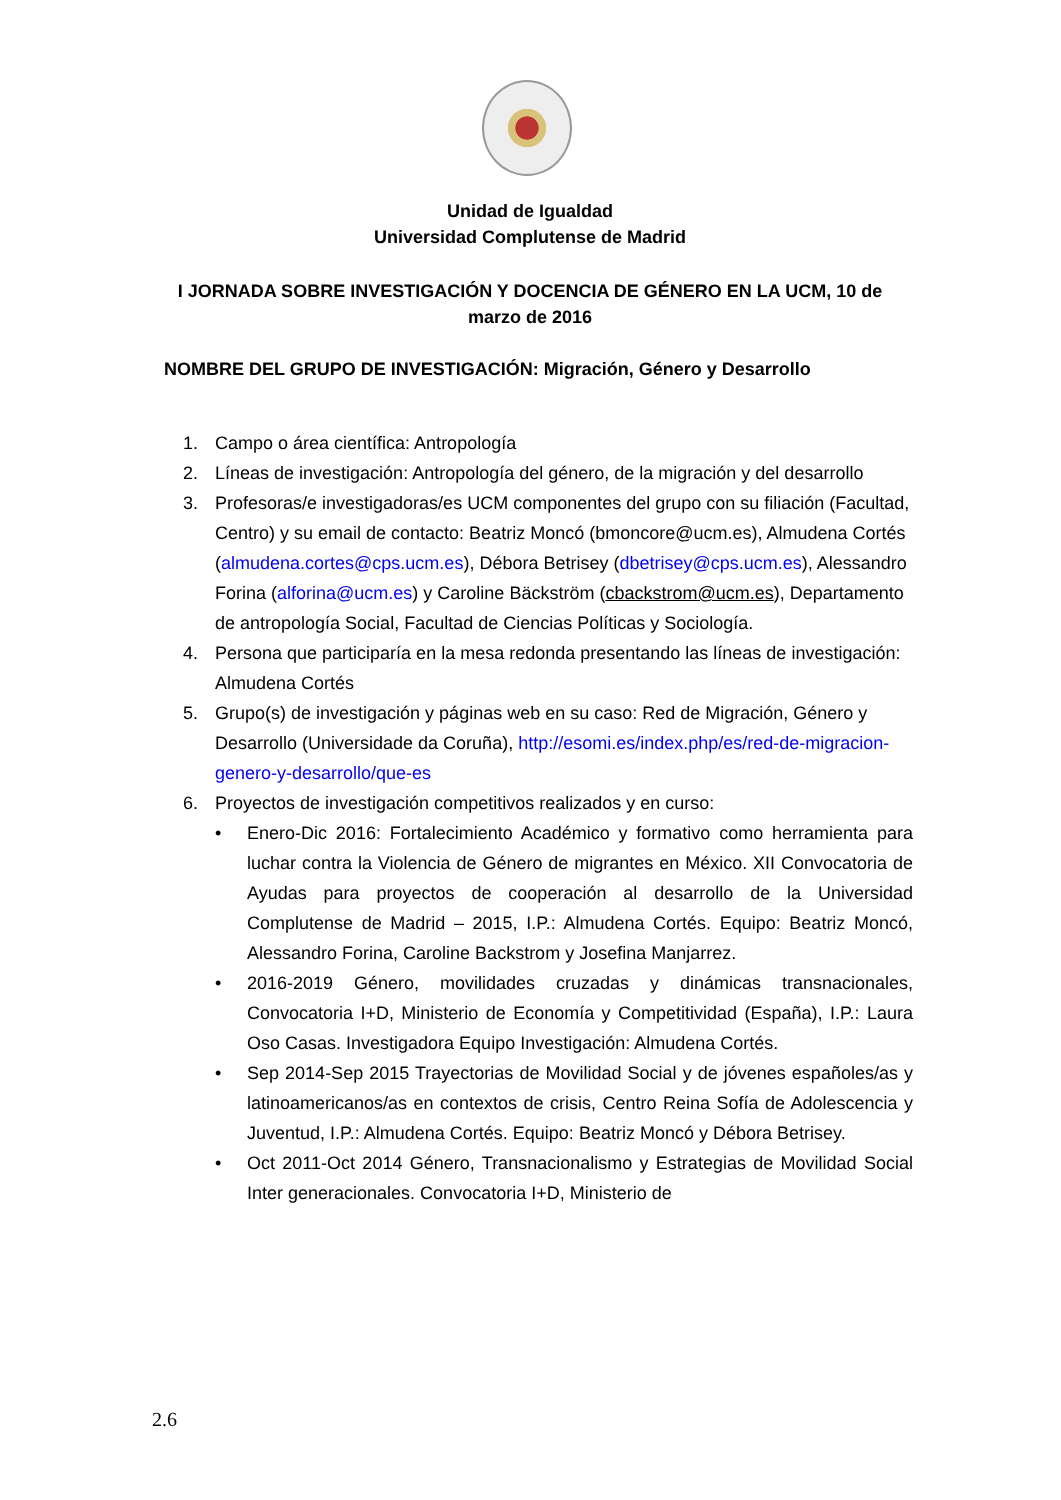Unidad de Igualdad
Universidad Complutense de Madrid
I JORNADA SOBRE INVESTIGACIÓN Y DOCENCIA DE GÉNERO EN LA UCM, 10 de marzo de 2016
NOMBRE DEL GRUPO DE INVESTIGACIÓN: Migración, Género y Desarrollo
1. Campo o área científica: Antropología
2. Líneas de investigación: Antropología del género, de la migración y del desarrollo
3. Profesoras/e investigadoras/es UCM componentes del grupo con su filiación (Facultad, Centro) y su email de contacto: Beatriz Moncó (bmoncore@ucm.es), Almudena Cortés (almudena.cortes@cps.ucm.es), Débora Betrisey (dbetrisey@cps.ucm.es), Alessandro Forina (alforina@ucm.es) y Caroline Bäckström (cbackstrom@ucm.es), Departamento de antropología Social, Facultad de Ciencias Políticas y Sociología.
4. Persona que participaría en la mesa redonda presentando las líneas de investigación: Almudena Cortés
5. Grupo(s) de investigación y páginas web en su caso: Red de Migración, Género y Desarrollo (Universidade da Coruña), http://esomi.es/index.php/es/red-de-migracion-genero-y-desarrollo/que-es
6. Proyectos de investigación competitivos realizados y en curso:
• Enero-Dic 2016: Fortalecimiento Académico y formativo como herramienta para luchar contra la Violencia de Género de migrantes en México. XII Convocatoria de Ayudas para proyectos de cooperación al desarrollo de la Universidad Complutense de Madrid – 2015, I.P.: Almudena Cortés. Equipo: Beatriz Moncó, Alessandro Forina, Caroline Backstrom y Josefina Manjarrez.
• 2016-2019 Género, movilidades cruzadas y dinámicas transnacionales, Convocatoria I+D, Ministerio de Economía y Competitividad (España), I.P.: Laura Oso Casas. Investigadora Equipo Investigación: Almudena Cortés.
• Sep 2014-Sep 2015 Trayectorias de Movilidad Social y de jóvenes españoles/as y latinoamericanos/as en contextos de crisis, Centro Reina Sofía de Adolescencia y Juventud, I.P.: Almudena Cortés. Equipo: Beatriz Moncó y Débora Betrisey.
• Oct 2011-Oct 2014 Género, Transnacionalismo y Estrategias de Movilidad Social Inter generacionales. Convocatoria I+D, Ministerio de
2.6